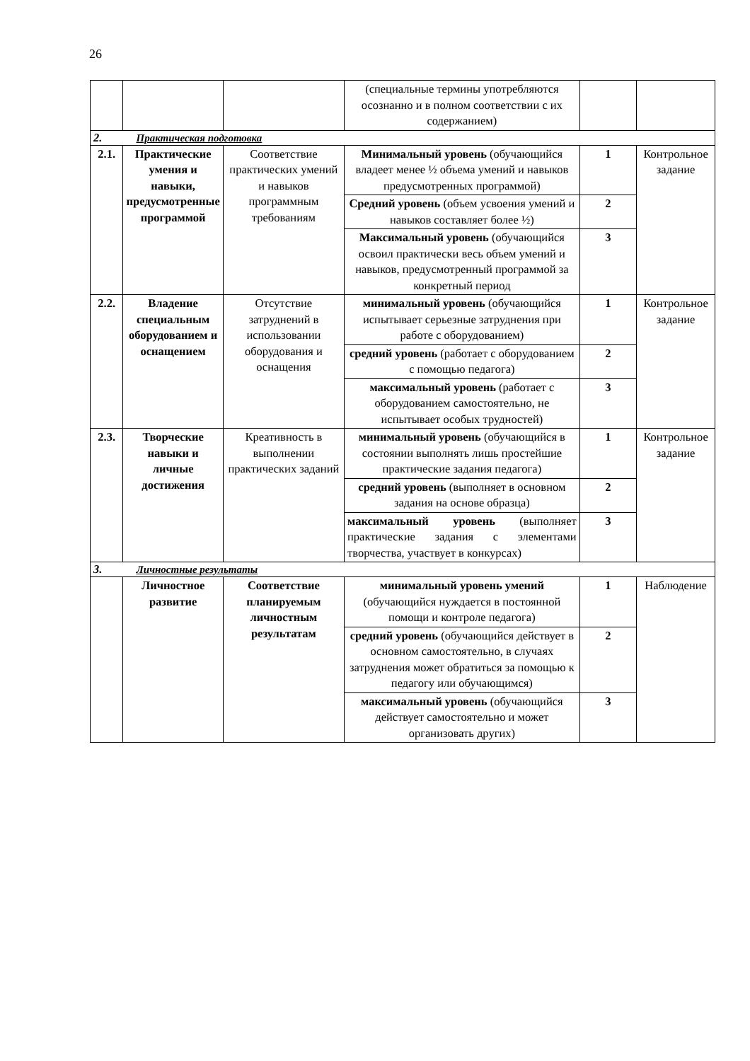26
| | | | (специальные термины употребляются осознанно и в полном соответствии с их содержанием) | | |
| 2. Практическая подготовка | | | | | |
| 2.1. | Практические умения и навыки, предусмотренные программой | Соответствие практических умений и навыков программным требованиям | Минимальный уровень (обучающийся владеет менее ½ объема умений и навыков предусмотренных программой) | 1 | Контрольное задание |
| | | | Средний уровень (объем усвоения умений и навыков составляет более ½) | 2 | |
| | | | Максимальный уровень (обучающийся освоил практически весь объем умений и навыков, предусмотренный программой за конкретный период | 3 | |
| 2.2. | Владение специальным оборудованием и оснащением | Отсутствие затруднений в использовании оборудования и оснащения | минимальный уровень (обучающийся испытывает серьезные затруднения при работе с оборудованием) | 1 | Контрольное задание |
| | | | средний уровень (работает с оборудованием с помощью педагога) | 2 | |
| | | | максимальный уровень (работает с оборудованием самостоятельно, не испытывает особых трудностей) | 3 | |
| 2.3. | Творческие навыки и личные достижения | Креативность в выполнении практических заданий | минимальный уровень (обучающийся в состоянии выполнять лишь простейшие практические задания педагога) | 1 | Контрольное задание |
| | | | средний уровень (выполняет в основном задания на основе образца) | 2 | |
| | | | максимальный уровень (выполняет практические задания с элементами творчества, участвует в конкурсах) | 3 | |
| 3. Личностные результаты | | | | | |
| | Личностное развитие | Соответствие планируемым личностным результатам | минимальный уровень умений (обучающийся нуждается в постоянной помощи и контроле педагога) | 1 | Наблюдение |
| | | | средний уровень (обучающийся действует в основном самостоятельно, в случаях затруднения может обратиться за помощью к педагогу или обучающимся) | 2 | |
| | | | максимальный уровень (обучающийся действует самостоятельно и может организовать других) | 3 | |